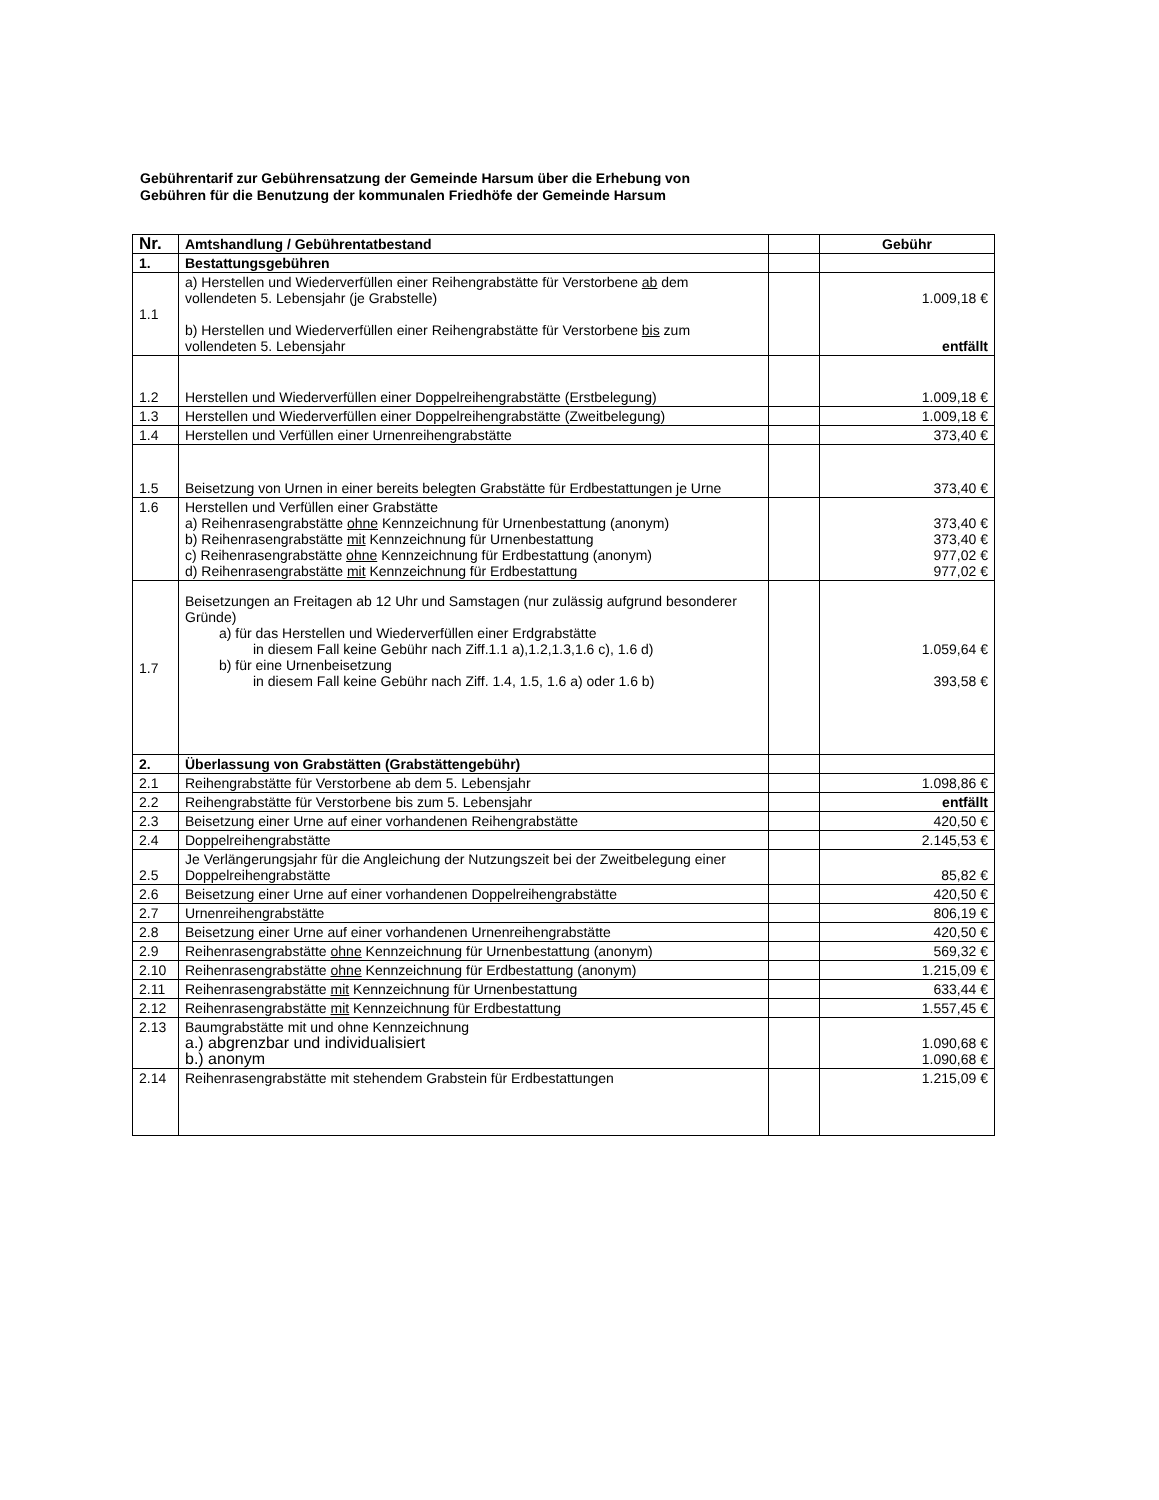Gebührentarif zur Gebührensatzung der Gemeinde Harsum über die Erhebung von
Gebühren für die Benutzung der kommunalen Friedhöfe der Gemeinde Harsum
| Nr. | Amtshandlung / Gebührentatbestand | | Gebühr |
| --- | --- | --- | --- |
| 1. | Bestattungsgebühren | | |
| 1.1 | a) Herstellen und Wiederverfüllen einer Reihengrabstätte für Verstorbene ab dem vollendeten 5. Lebensjahr (je Grabstelle) b) Herstellen und Wiederverfüllen einer Reihengrabstätte für Verstorbene bis zum vollendeten 5. Lebensjahr | | 1.009,18 € entfällt |
| 1.2 | Herstellen und Wiederverfüllen einer Doppelreihengrabstätte (Erstbelegung) | | 1.009,18 € |
| 1.3 | Herstellen und Wiederverfüllen einer Doppelreihengrabstätte (Zweitbelegung) | | 1.009,18 € |
| 1.4 | Herstellen und Verfüllen einer Urnenreihengrabstätte | | 373,40 € |
| 1.5 | Beisetzung von Urnen in einer bereits belegten Grabstätte für Erdbestattungen je Urne | | 373,40 € |
| 1.6 | Herstellen und Verfüllen einer Grabstätte a) Reihenrasengrabstätte ohne Kennzeichnung für Urnenbestattung (anonym) b) Reihenrasengrabstätte mit Kennzeichnung für Urnenbestattung c) Reihenrasengrabstätte ohne Kennzeichnung für Erdbestattung (anonym) d) Reihenrasengrabstätte mit Kennzeichnung für Erdbestattung | | 373,40 € 373,40 € 977,02 € 977,02 € |
| 1.7 | Beisetzungen an Freitagen ab 12 Uhr und Samstagen (nur zulässig aufgrund besonderer Gründe) a) für das Herstellen und Wiederverfüllen einer Erdgrabstätte in diesem Fall keine Gebühr nach Ziff.1.1 a),1.2,1.3,1.6 c), 1.6 d) b) für eine Urnenbeisetzung in diesem Fall keine Gebühr nach Ziff. 1.4, 1.5, 1.6 a) oder 1.6 b) | | 1.059,64 € 393,58 € |
| 2. | Überlassung von Grabstätten (Grabstättengebühr) | | |
| 2.1 | Reihengrabstätte für Verstorbene ab dem 5. Lebensjahr | | 1.098,86 € |
| 2.2 | Reihengrabstätte für Verstorbene bis zum 5. Lebensjahr | | entfällt |
| 2.3 | Beisetzung einer Urne auf einer vorhandenen Reihengrabstätte | | 420,50 € |
| 2.4 | Doppelreihengrabstätte | | 2.145,53 € |
| 2.5 | Je Verlängerungsjahr für die Angleichung der Nutzungszeit bei der Zweitbelegung einer Doppelreihengrabstätte | | 85,82 € |
| 2.6 | Beisetzung einer Urne auf einer vorhandenen Doppelreihengrabstätte | | 420,50 € |
| 2.7 | Urnenreihengrabstätte | | 806,19 € |
| 2.8 | Beisetzung einer Urne auf einer vorhandenen Urnenreihengrabstätte | | 420,50 € |
| 2.9 | Reihenrasengrabstätte ohne Kennzeichnung für Urnenbestattung (anonym) | | 569,32 € |
| 2.10 | Reihenrasengrabstätte ohne Kennzeichnung für Erdbestattung (anonym) | | 1.215,09 € |
| 2.11 | Reihenrasengrabstätte mit Kennzeichnung für Urnenbestattung | | 633,44 € |
| 2.12 | Reihenrasengrabstätte mit Kennzeichnung für Erdbestattung | | 1.557,45 € |
| 2.13 | Baumgrabstätte mit und ohne Kennzeichnung a.) abgrenzbar und individualisiert b.) anonym | | 1.090,68 € 1.090,68 € |
| 2.14 | Reihenrasengrabstätte mit stehendem Grabstein für Erdbestattungen | | 1.215,09 € |